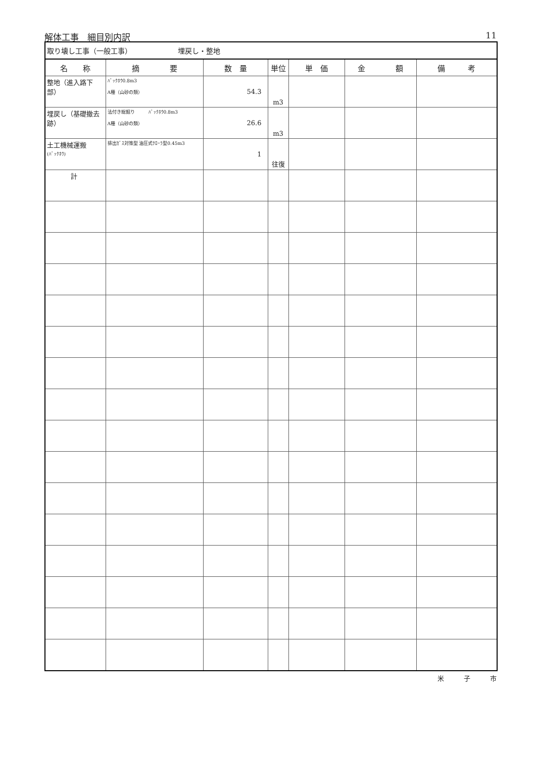解体工事　細目別内訳 11
| 取り壊し工事（一般工事） 埋戻し・整地 | | | | | | |
| 名 称 | 摘 要 | 数 量 | 単位 | 単 価 | 金 額 | 備 考 |
| 整地（進入路下部） | ﾊﾞｯｸﾎｳ0.8m3 A種（山砂の類） | 54.3 | m3 | | | |
| 埋戻し（基礎撤去跡） | 法付き総掘り ﾊﾞｯｸﾎｳ0.8m3 A種（山砂の類） | 26.6 | m3 | | | |
| 土工機械運搬 (ﾊﾞｯｸﾎｳ) | 排出ｶﾞｽ対策型 油圧式ｸﾛｰﾗ型0.45m3 | 1 | 往復 | | | |
| 計 | | | | | | |
米　　　子　　　市